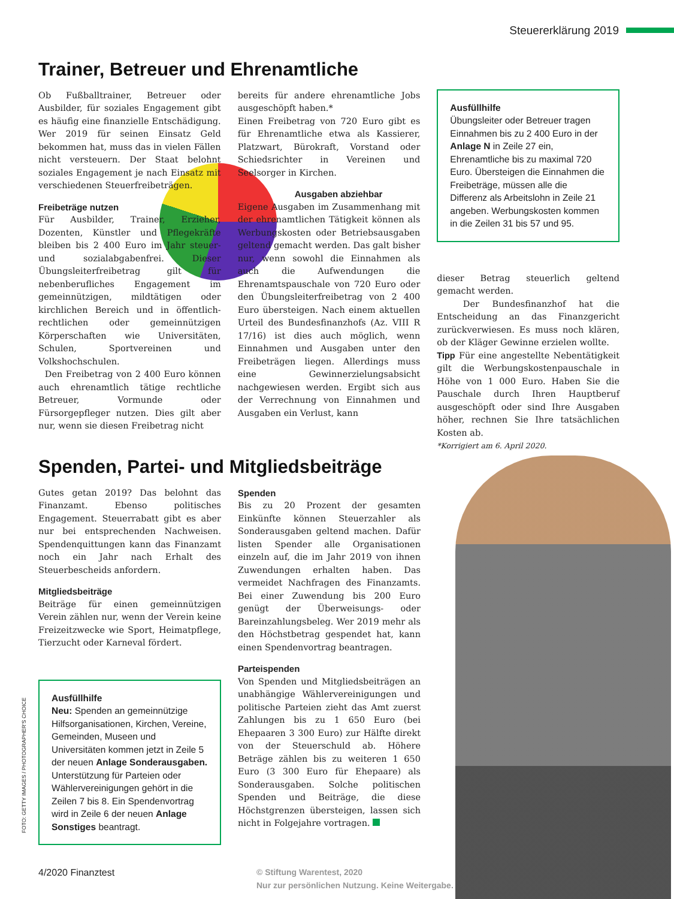Steuererklärung 2019
Trainer, Betreuer und Ehrenamtliche
Ob Fußballtrainer, Betreuer oder Ausbilder, für soziales Engagement gibt es häufig eine finanzielle Entschädigung. Wer 2019 für seinen Einsatz Geld bekommen hat, muss das in vielen Fällen nicht versteuern. Der Staat belohnt soziales Engagement je nach Einsatz mit verschiedenen Steuerfreibeträgen.
Freibeträge nutzen
Für Ausbilder, Trainer, Erzieher, Dozenten, Künstler und Pflegekräfte bleiben bis 2 400 Euro im Jahr steuer- und sozialabgabenfrei. Dieser Übungsleiterfreibetrag gilt für nebenberufliches Engagement im gemeinnützigen, mildtätigen oder kirchlichen Bereich und in öffentlich-rechtlichen oder gemeinnützigen Körperschaften wie Universitäten, Schulen, Sportvereinen und Volkshochschulen.
Den Freibetrag von 2 400 Euro können auch ehrenamtlich tätige rechtliche Betreuer, Vormunde oder Fürsorgepfleger nutzen. Dies gilt aber nur, wenn sie diesen Freibetrag nicht
bereits für andere ehrenamtliche Jobs ausgeschöpft haben.*
Einen Freibetrag von 720 Euro gibt es für Ehrenamtliche etwa als Kassierer, Platzwart, Bürokraft, Vorstand oder Schiedsrichter in Vereinen und Seelsorger in Kirchen.
Ausgaben abziehbar
Eigene Ausgaben im Zusammenhang mit der ehrenamtlichen Tätigkeit können als Werbungskosten oder Betriebsausgaben geltend gemacht werden. Das galt bisher nur, wenn sowohl die Einnahmen als auch die Aufwendungen die Ehrenamtspauschale von 720 Euro oder den Übungsleiterfreibetrag von 2 400 Euro übersteigen. Nach einem aktuellen Urteil des Bundesfinanzhofs (Az. VIII R 17/16) ist dies auch möglich, wenn Einnahmen und Ausgaben unter den Freibeträgen liegen. Allerdings muss eine Gewinnerzielungsabsicht nachgewiesen werden. Ergibt sich aus der Verrechnung von Einnahmen und Ausgaben ein Verlust, kann
Ausfüllhilfe
Übungsleiter oder Betreuer tragen Einnahmen bis zu 2 400 Euro in der Anlage N in Zeile 27 ein, Ehrenamtliche bis zu maximal 720 Euro. Übersteigen die Einnahmen die Freibeträge, müssen alle die Differenz als Arbeitslohn in Zeile 21 angeben. Werbungskosten kommen in die Zeilen 31 bis 57 und 95.
dieser Betrag steuerlich geltend gemacht werden.
Der Bundesfinanzhof hat die Entscheidung an das Finanzgericht zurückverwiesen. Es muss noch klären, ob der Kläger Gewinne erzielen wollte.
Tipp Für eine angestellte Nebentätigkeit gilt die Werbungskostenpauschale in Höhe von 1 000 Euro. Haben Sie die Pauschale durch Ihren Hauptberuf ausgeschöpft oder sind Ihre Ausgaben höher, rechnen Sie Ihre tatsächlichen Kosten ab.
*Korrigiert am 6. April 2020.
Spenden, Partei- und Mitgliedsbeiträge
Gutes getan 2019? Das belohnt das Finanzamt. Ebenso politisches Engagement. Steuerrabatt gibt es aber nur bei entsprechenden Nachweisen. Spendenquittungen kann das Finanzamt noch ein Jahr nach Erhalt des Steuerbescheids anfordern.
Mitgliedsbeiträge
Beiträge für einen gemeinnützigen Verein zählen nur, wenn der Verein keine Freizeitzwecke wie Sport, Heimatpflege, Tierzucht oder Karneval fördert.
Ausfüllhilfe
Neu: Spenden an gemeinnützige Hilfsorganisationen, Kirchen, Vereine, Gemeinden, Museen und Universitäten kommen jetzt in Zeile 5 der neuen Anlage Sonderausgaben. Unterstützung für Parteien oder Wählervereinigungen gehört in die Zeilen 7 bis 8. Ein Spendenvortrag wird in Zeile 6 der neuen Anlage Sonstiges beantragt.
Spenden
Bis zu 20 Prozent der gesamten Einkünfte können Steuerzahler als Sonderausgaben geltend machen. Dafür listen Spender alle Organisationen einzeln auf, die im Jahr 2019 von ihnen Zuwendungen erhalten haben. Das vermeidet Nachfragen des Finanzamts. Bei einer Zuwendung bis 200 Euro genügt der Überweisungs- oder Bareinzahlungsbeleg. Wer 2019 mehr als den Höchstbetrag gespendet hat, kann einen Spendenvortrag beantragen.
Parteispenden
Von Spenden und Mitgliedsbeiträgen an unabhängige Wählervereinigungen und politische Parteien zieht das Amt zuerst Zahlungen bis zu 1 650 Euro (bei Ehepaaren 3 300 Euro) zur Hälfte direkt von der Steuerschuld ab. Höhere Beträge zählen bis zu weiteren 1 650 Euro (3 300 Euro für Ehepaare) als Sonderausgaben. Solche politischen Spenden und Beiträge, die diese Höchstgrenzen übersteigen, lassen sich nicht in Folgejahre vortragen.
FOTO: GETTY IMAGES / PHOTOGRAPHER'S CHOICE
4/2020 Finanztest
© Stiftung Warentest, 2020
Nur zur persönlichen Nutzung. Keine Weitergabe.